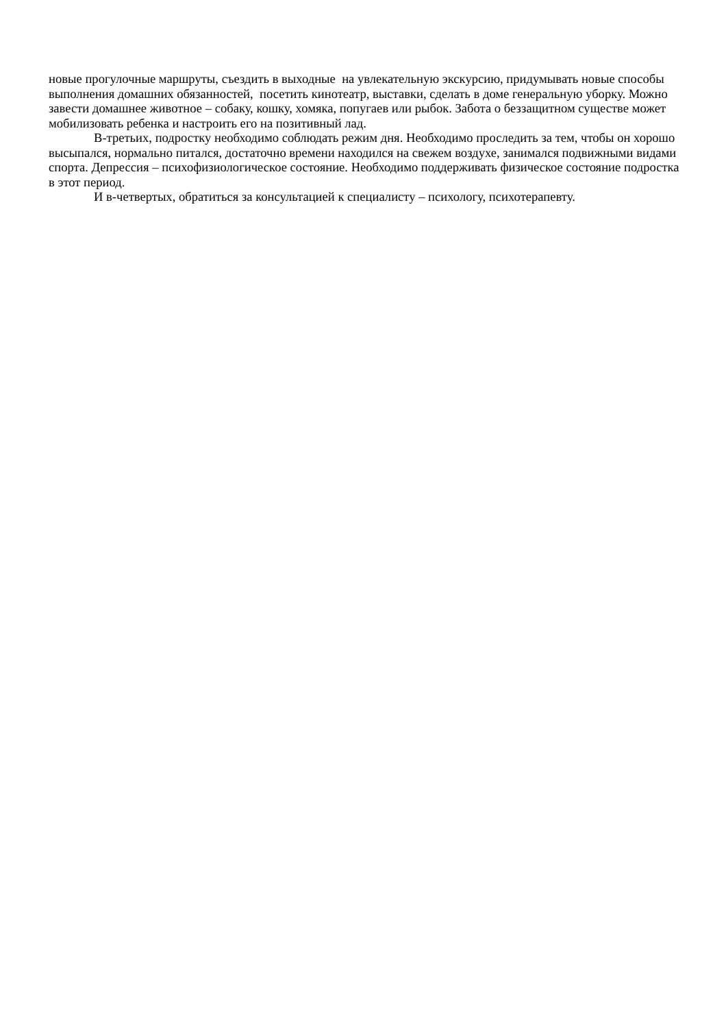новые прогулочные маршруты, съездить в выходные на увлекательную экскурсию, придумывать новые способы выполнения домашних обязанностей, посетить кинотеатр, выставки, сделать в доме генеральную уборку. Можно завести домашнее животное – собаку, кошку, хомяка, попугаев или рыбок. Забота о беззащитном существе может мобилизовать ребенка и настроить его на позитивный лад.
В-третьих, подростку необходимо соблюдать режим дня. Необходимо проследить за тем, чтобы он хорошо высыпался, нормально питался, достаточно времени находился на свежем воздухе, занимался подвижными видами спорта. Депрессия – психофизиологическое состояние. Необходимо поддерживать физическое состояние подростка в этот период.
И в-четвертых, обратиться за консультацией к специалисту – психологу, психотерапевту.